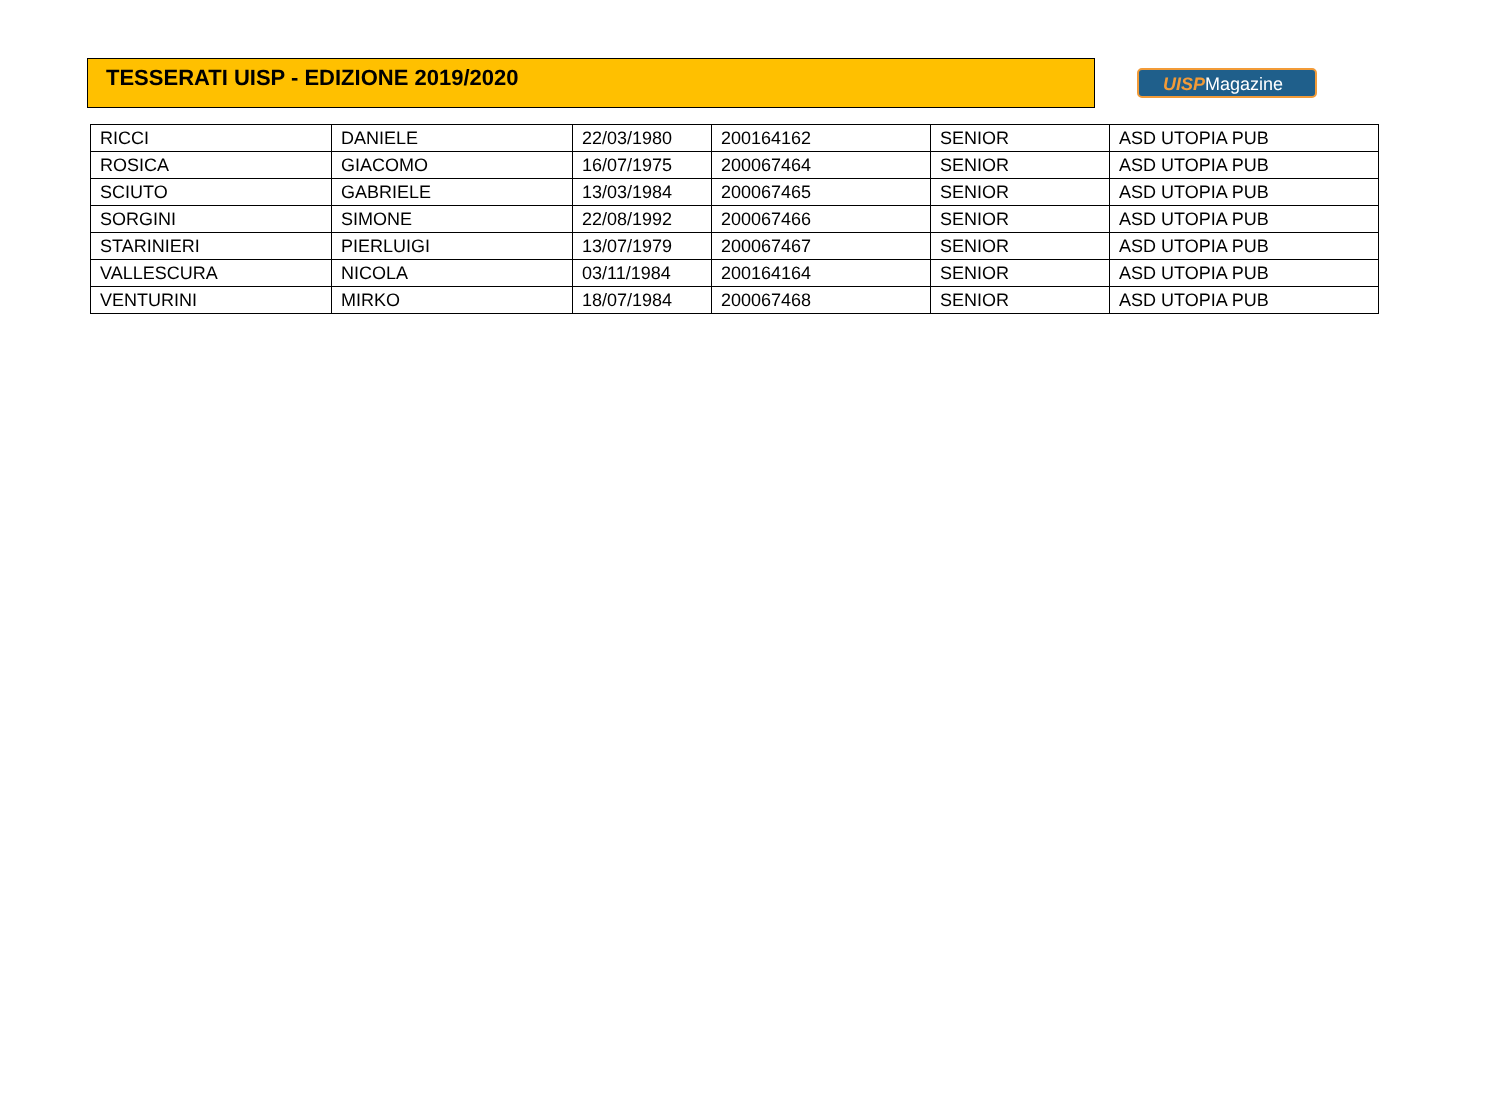TESSERATI UISP - EDIZIONE 2019/2020
UISPMagazine
| RICCI | DANIELE | 22/03/1980 | 200164162 | SENIOR | ASD UTOPIA PUB |
| ROSICA | GIACOMO | 16/07/1975 | 200067464 | SENIOR | ASD UTOPIA PUB |
| SCIUTO | GABRIELE | 13/03/1984 | 200067465 | SENIOR | ASD UTOPIA PUB |
| SORGINI | SIMONE | 22/08/1992 | 200067466 | SENIOR | ASD UTOPIA PUB |
| STARINIERI | PIERLUIGI | 13/07/1979 | 200067467 | SENIOR | ASD UTOPIA PUB |
| VALLESCURA | NICOLA | 03/11/1984 | 200164164 | SENIOR | ASD UTOPIA PUB |
| VENTURINI | MIRKO | 18/07/1984 | 200067468 | SENIOR | ASD UTOPIA PUB |